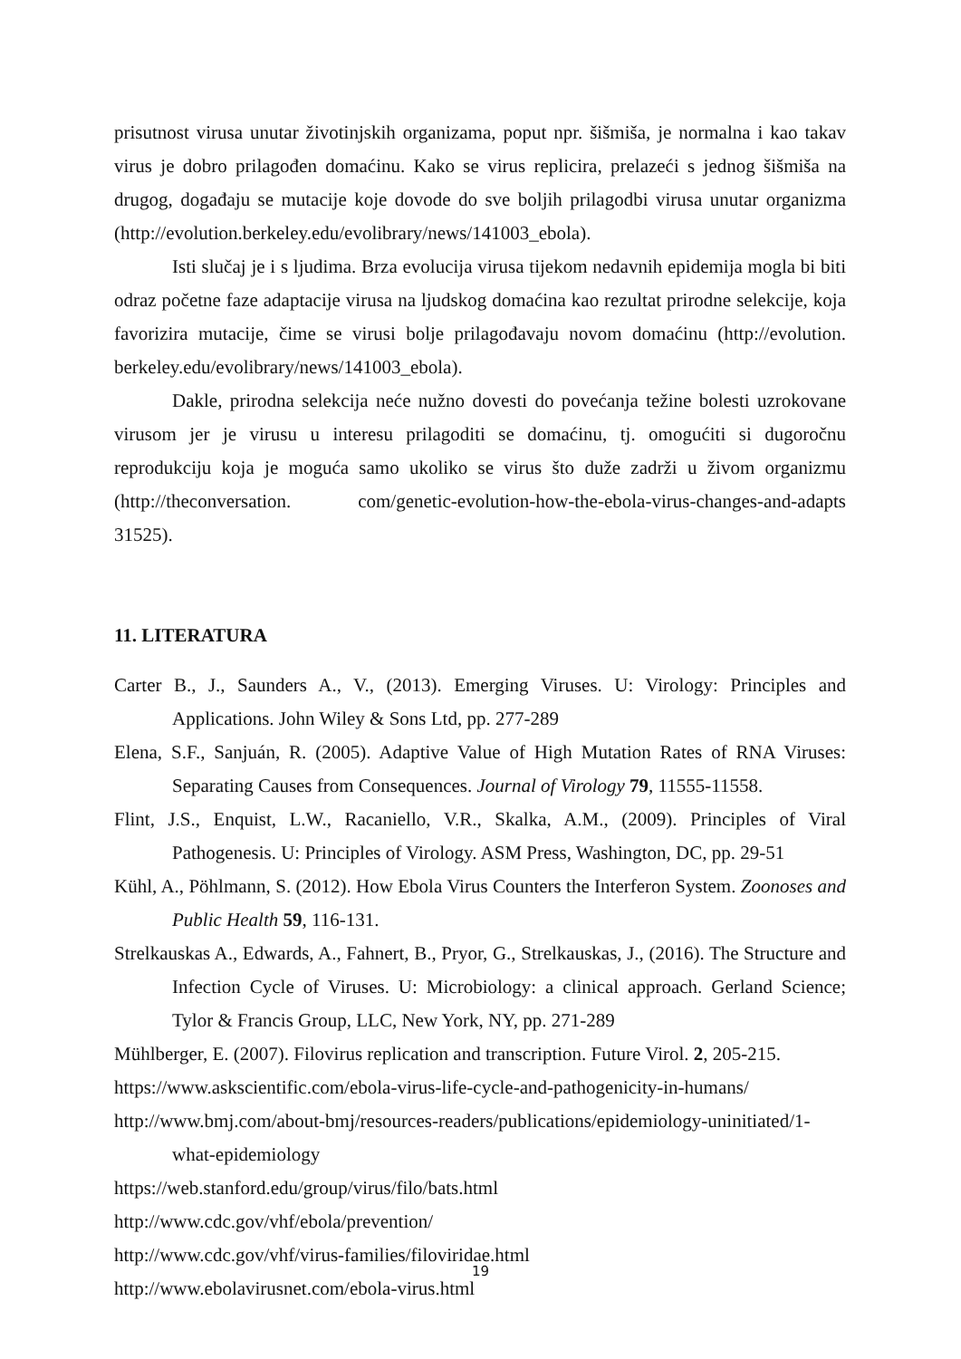prisutnost virusa unutar životinjskih organizama, poput npr. šišmiša, je normalna i kao takav virus je dobro prilagođen domaćinu. Kako se virus replicira, prelazeći s jednog šišmiša na drugog, događaju se mutacije koje dovode do sve boljih prilagodbi virusa unutar organizma (http://evolution.berkeley.edu/evolibrary/news/141003_ebola).
Isti slučaj je i s ljudima. Brza evolucija virusa tijekom nedavnih epidemija mogla bi biti odraz početne faze adaptacije virusa na ljudskog domaćina kao rezultat prirodne selekcije, koja favorizira mutacije, čime se virusi bolje prilagođavaju novom domaćinu (http://evolution. berkeley.edu/evolibrary/news/141003_ebola).
Dakle, prirodna selekcija neće nužno dovesti do povećanja težine bolesti uzrokovane virusom jer je virusu u interesu prilagoditi se domaćinu, tj. omogućiti si dugoročnu reprodukciju koja je moguća samo ukoliko se virus što duže zadrži u živom organizmu (http://theconversation. com/genetic-evolution-how-the-ebola-virus-changes-and-adapts 31525).
11. LITERATURA
Carter B., J., Saunders A., V., (2013). Emerging Viruses. U: Virology: Principles and Applications. John Wiley & Sons Ltd, pp. 277-289
Elena, S.F., Sanjuán, R. (2005). Adaptive Value of High Mutation Rates of RNA Viruses: Separating Causes from Consequences. Journal of Virology 79, 11555-11558.
Flint, J.S., Enquist, L.W., Racaniello, V.R., Skalka, A.M., (2009). Principles of Viral Pathogenesis. U: Principles of Virology. ASM Press, Washington, DC, pp. 29-51
Kühl, A., Pöhlmann, S. (2012). How Ebola Virus Counters the Interferon System. Zoonoses and Public Health 59, 116-131.
Strelkauskas A., Edwards, A., Fahnert, B., Pryor, G., Strelkauskas, J., (2016). The Structure and Infection Cycle of Viruses. U: Microbiology: a clinical approach. Gerland Science; Tylor & Francis Group, LLC, New York, NY, pp. 271-289
Mühlberger, E. (2007). Filovirus replication and transcription. Future Virol. 2, 205-215.
https://www.askscientific.com/ebola-virus-life-cycle-and-pathogenicity-in-humans/
http://www.bmj.com/about-bmj/resources-readers/publications/epidemiology-uninitiated/1-what-epidemiology
https://web.stanford.edu/group/virus/filo/bats.html
http://www.cdc.gov/vhf/ebola/prevention/
http://www.cdc.gov/vhf/virus-families/filoviridae.html
http://www.ebolavirusnet.com/ebola-virus.html
19